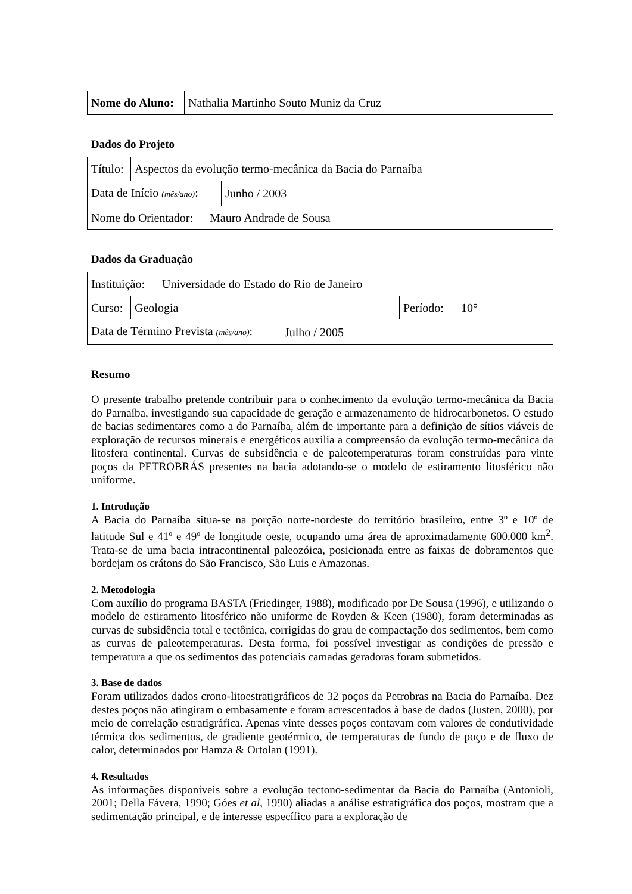| Nome do Aluno: | Nathalia Martinho Souto Muniz da Cruz |
Dados do Projeto
| Título: | Aspectos da evolução termo-mecânica da Bacia do Parnaíba |
| Data de Início (mês/ano) : | Junho / 2003 |
| Nome do Orientador: | Mauro Andrade de Sousa |
Dados da Graduação
| Instituição: | Universidade do Estado do Rio de Janeiro |
| Curso: | Geologia | Período: | 10° |
| Data de Término Prevista (mês/ano) : | Julho / 2005 |
Resumo
O presente trabalho pretende contribuir para o conhecimento da evolução termo-mecânica da Bacia do Parnaíba, investigando sua capacidade de geração e armazenamento de hidrocarbonetos. O estudo de bacias sedimentares como a do Parnaíba, além de importante para a definição de sítios viáveis de exploração de recursos minerais e energéticos auxilia a compreensão da evolução termo-mecânica da litosfera continental. Curvas de subsidência e de paleotemperaturas foram construídas para vinte poços da PETROBRÁS presentes na bacia adotando-se o modelo de estiramento litosférico não uniforme.
1. Introdução
A Bacia do Parnaíba situa-se na porção norte-nordeste do território brasileiro, entre 3º e 10º de latitude Sul e 41º e 49º de longitude oeste, ocupando uma área de aproximadamente 600.000 km<sup>2</sup>. Trata-se de uma bacia intracontinental paleozóica, posicionada entre as faixas de dobramentos que bordejam os crátons do São Francisco, São Luis e Amazonas.
2. Metodologia
Com auxílio do programa BASTA (Friedinger, 1988), modificado por De Sousa (1996), e utilizando o modelo de estiramento litosférico não uniforme de Royden & Keen (1980), foram determinadas as curvas de subsidência total e tectônica, corrigidas do grau de compactação dos sedimentos, bem como as curvas de paleotemperaturas. Desta forma, foi possível investigar as condições de pressão e temperatura a que os sedimentos das potenciais camadas geradoras foram submetidos.
3. Base de dados
Foram utilizados dados crono-litoestratigráficos de 32 poços da Petrobras na Bacia do Parnaíba. Dez destes poços não atingiram o embasamente e foram acrescentados à base de dados (Justen, 2000), por meio de correlação estratigráfica. Apenas vinte desses poços contavam com valores de condutividade térmica dos sedimentos, de gradiente geotérmico, de temperaturas de fundo de poço e de fluxo de calor, determinados por Hamza & Ortolan (1991).
4. Resultados
As informações disponíveis sobre a evolução tectono-sedimentar da Bacia do Parnaíba (Antonioli, 2001; Della Fávera, 1990; Góes et al, 1990) aliadas a análise estratigráfica dos poços, mostram que a sedimentação principal, e de interesse específico para a exploração de